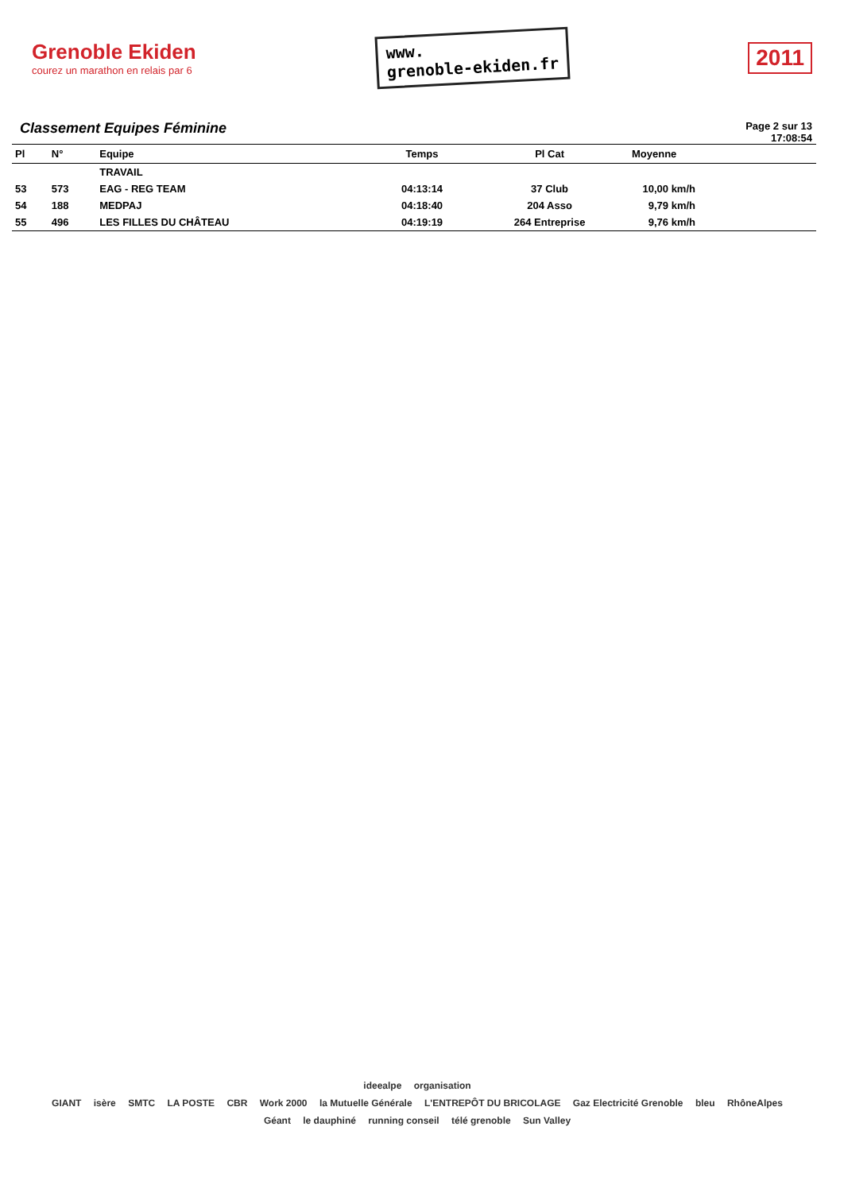Grenoble Ekiden
courez un marathon en relais par 6
www.
grenoble-ekiden.fr
2011
Classement Equipes Féminine
Page 2 sur 13
17:08:54
| Pl | N° | Equipe | Temps | Pl Cat | Moyenne | |
| --- | --- | --- | --- | --- | --- | --- |
| | | TRAVAIL | | | | |
| 53 | 573 | EAG - REG TEAM | 04:13:14 | 37 Club | 10,00 km/h | |
| 54 | 188 | MEDPAJ | 04:18:40 | 204 Asso | 9,79 km/h | |
| 55 | 496 | LES FILLES DU CHÂTEAU | 04:19:19 | 264 Entreprise | 9,76 km/h | |
ideealpe organisation
GIANT isère SMTC LA POSTE CBR Work 2000 la Mutuelle Générale L'ENTREPÔT DU BRICOLAGE Gaz Electricité Grenoble bleu RhôneAlpes Géant le dauphiné running conseil télé grenoble Sun Valley